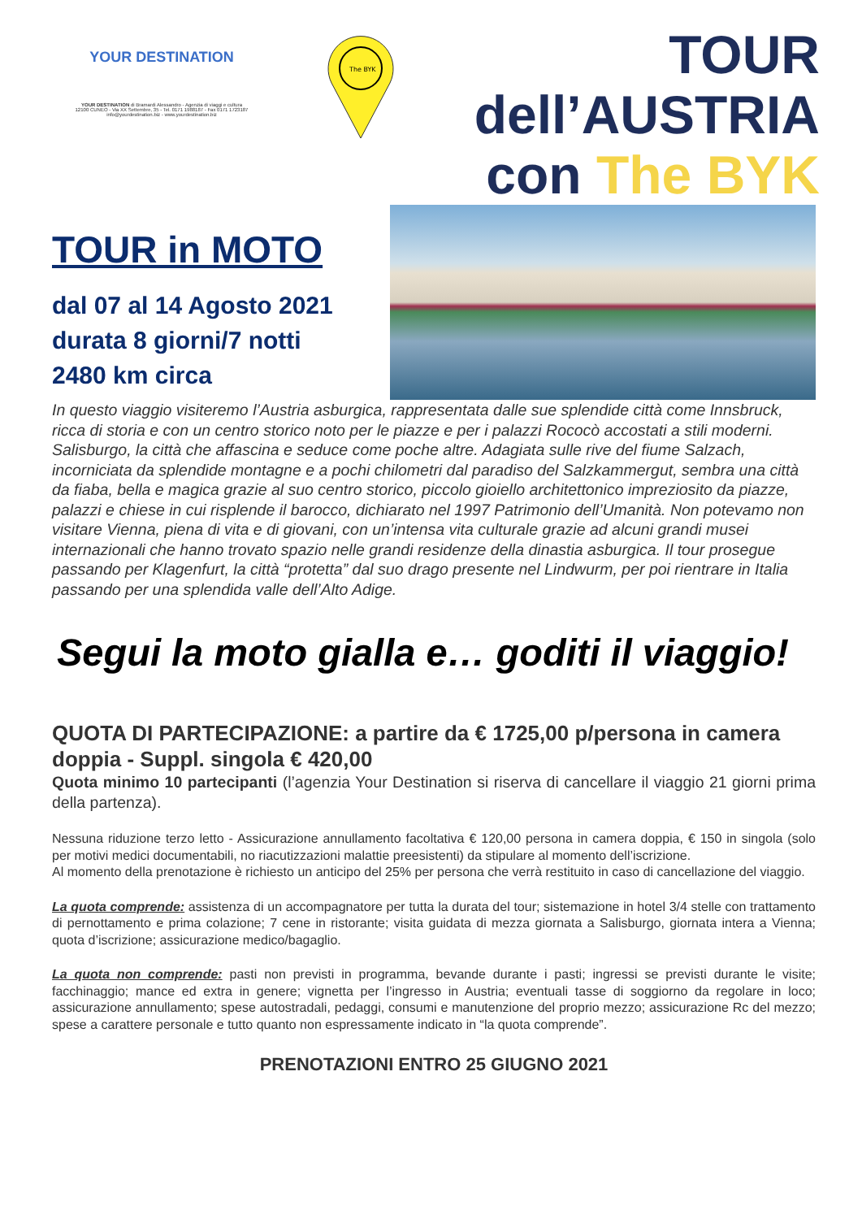YOUR DESTINATION
YOUR DESTINATION di Bramardi Alessandro - Agenzia di viaggi e cultura
12100 CUNEO - Via XX Settembre, 35 - Tel. 0171 1988187 - Fax 0171 1723187
info@yourdestination.biz - www.yourdestination.biz
The BYK
TOUR
dell’AUSTRIA
con The BYK
TOUR in MOTO
dal 07 al 14 Agosto 2021
durata 8 giorni/7 notti
2480 km circa
In questo viaggio visiteremo l’Austria asburgica, rappresentata dalle sue splendide città come Innsbruck, ricca di storia e con un centro storico noto per le piazze e per i palazzi Rococò accostati a stili moderni. Salisburgo, la città che affascina e seduce come poche altre. Adagiata sulle rive del fiume Salzach, incorniciata da splendide montagne e a pochi chilometri dal paradiso del Salzkammergut, sembra una città da fiaba, bella e magica grazie al suo centro storico, piccolo gioiello architettonico impreziosito da piazze, palazzi e chiese in cui risplende il barocco, dichiarato nel 1997 Patrimonio dell’Umanità. Non potevamo non visitare Vienna, piena di vita e di giovani, con un’intensa vita culturale grazie ad alcuni grandi musei internazionali che hanno trovato spazio nelle grandi residenze della dinastia asburgica. Il tour prosegue passando per Klagenfurt, la città “protetta” dal suo drago presente nel Lindwurm, per poi rientrare in Italia passando per una splendida valle dell’Alto Adige.
Segui la moto gialla e… goditi il viaggio!
QUOTA DI PARTECIPAZIONE: a partire da € 1725,00 p/persona in camera doppia - Suppl. singola € 420,00
Quota minimo 10 partecipanti (l’agenzia Your Destination si riserva di cancellare il viaggio 21 giorni prima della partenza).
Nessuna riduzione terzo letto - Assicurazione annullamento facoltativa € 120,00 persona in camera doppia, € 150 in singola (solo per motivi medici documentabili, no riacutizzazioni malattie preesistenti) da stipulare al momento dell’iscrizione.
Al momento della prenotazione è richiesto un anticipo del 25% per persona che verrà restituito in caso di cancellazione del viaggio.
La quota comprende: assistenza di un accompagnatore per tutta la durata del tour; sistemazione in hotel 3/4 stelle con trattamento di pernottamento e prima colazione; 7 cene in ristorante; visita guidata di mezza giornata a Salisburgo, giornata intera a Vienna; quota d’iscrizione; assicurazione medico/bagaglio.
La quota non comprende: pasti non previsti in programma, bevande durante i pasti; ingressi se previsti durante le visite; facchinaggio; mance ed extra in genere; vignetta per l’ingresso in Austria; eventuali tasse di soggiorno da regolare in loco; assicurazione annullamento; spese autostradali, pedaggi, consumi e manutenzione del proprio mezzo; assicurazione Rc del mezzo; spese a carattere personale e tutto quanto non espressamente indicato in “la quota comprende”.
PRENOTAZIONI ENTRO 25 GIUGNO 2021